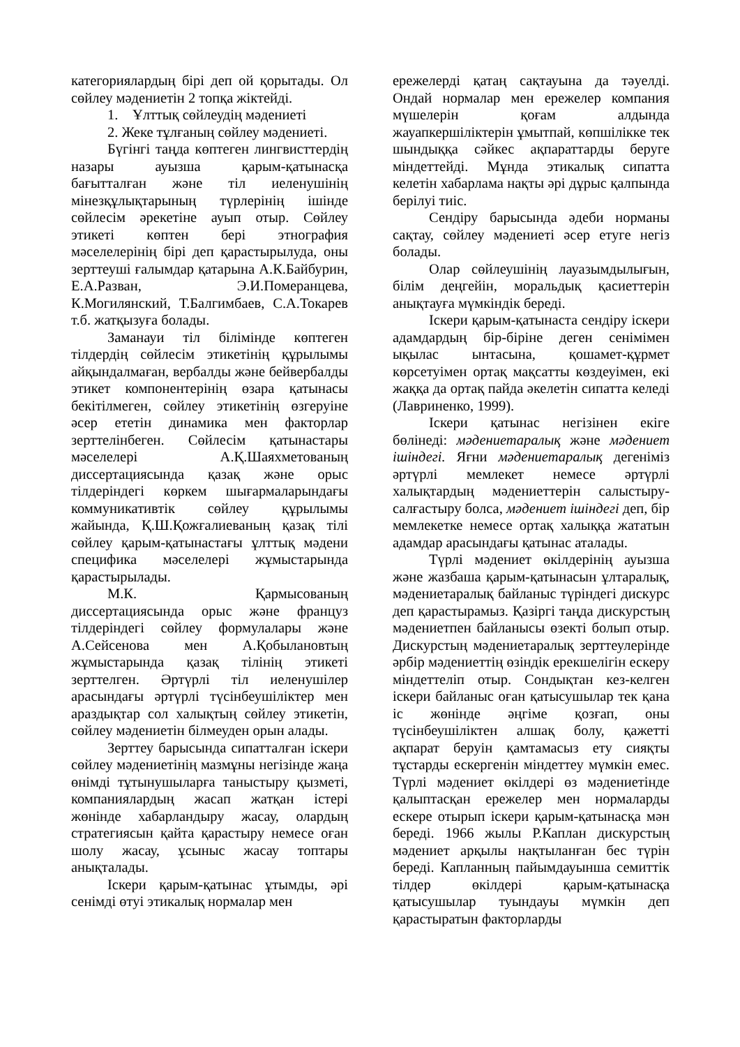категориялардың бірі деп ой қорытады. Ол сөйлеу мәдениетін 2 топқа жіктейді.
1. Ұлттық сөйлеудің мәдениеті
2. Жеке тұлғаның сөйлеу мәдениеті.
Бүгінгі таңда көптеген лингвисттердің назары ауызша қарым-қатынасқа бағытталған және тіл иеленушінің мінезқұлықтарының түрлерінің ішінде сөйлесім әрекетіне ауып отыр. Сөйлеу этикеті көптен бері этнография мәселелерінің бірі деп қарастырылуда, оны зерттеуші ғалымдар қатарына А.К.Байбурин, Е.А.Разван, Э.И.Померанцева, К.Могилянский, Т.Балгимбаев, С.А.Токарев т.б. жатқызуға болады.
Заманауи тіл білімінде көптеген тілдердің сөйлесім этикетінің құрылымы айқындалмаған, вербалды және бейвербалды этикет компонентерінің өзара қатынасы бекітілмеген, сөйлеу этикетінің өзгеруіне әсер ететін динамика мен факторлар зерттелінбеген. Сөйлесім қатынастары мәселелері А.Қ.Шаяхметованың диссертациясында қазақ және орыс тілдеріндегі көркем шығармаларындағы коммуникативтік сөйлеу құрылымы жайында, Қ.Ш.Қожғалиеваның қазақ тілі сөйлеу қарым-қатынастағы ұлттық мәдени специфика мәселелері жұмыстарында қарастырылады.
М.К. Қармысованың диссертациясында орыс және француз тілдеріндегі сөйлеу формулалары және А.Сейсенова мен А.Қобылановтың жұмыстарында қазақ тілінің этикеті зерттелген. Әртүрлі тіл иеленушілер арасындағы әртүрлі түсінбеушіліктер мен араздықтар сол халықтың сөйлеу этикетін, сөйлеу мәдениетін білмеуден орын алады.
Зерттеу барысында сипатталған іскери сөйлеу мәдениетінің мазмұны негізінде жаңа өнімді тұтынушыларға таныстыру қызметі, компаниялардың жасап жатқан істері жөнінде хабарландыру жасау, олардың стратегиясын қайта қарастыру немесе оған шолу жасау, ұсыныс жасау топтары анықталады.
Іскери қарым-қатынас ұтымды, әрі сенімді өтуі этикалық нормалар мен
ережелерді қатаң сақтауына да тәуелді. Ондай нормалар мен ережелер компания мүшелерін қоғам алдында жауапкершіліктерін ұмытпай, көпшілікке тек шындыққа сәйкес ақпараттарды беруге міндеттейді. Мұнда этикалық сипатта келетін хабарлама нақты әрі дұрыс қалпында берілуі тиіс.
Сендіру барысында әдеби норманы сақтау, сөйлеу мәдениеті әсер етуге негіз болады.
Олар сөйлеушінің лауазымдылығын, білім деңгейін, моральдық қасиеттерін анықтауға мүмкіндік береді.
Іскери қарым-қатынаста сендіру іскери адамдардың бір-біріне деген сенімімен ықылас ынтасына, қошамет-құрмет көрсетуімен ортақ мақсатты көздеуімен, екі жаққа да ортақ пайда әкелетін сипатта келеді (Лавриненко, 1999).
Іскери қатынас негізінен екіге бөлінеді: мәдениетаралық және мәдениет ішіндегі. Яғни мәдениетаралық дегеніміз әртүрлі мемлекет немесе әртүрлі халықтардың мәдениеттерін салыстыру-салғастыру болса, мәдениет ішіндегі деп, бір мемлекетке немесе ортақ халыққа жататын адамдар арасындағы қатынас аталады.
Түрлі мәдениет өкілдерінің ауызша және жазбаша қарым-қатынасын ұлтаралық, мәдениетаралық байланыс түріндегі дискурс деп қарастырамыз. Қазіргі таңда дискурстың мәдениетпен байланысы өзекті болып отыр. Дискурстың мәдениетаралық зерттеулерінде әрбір мәдениеттің өзіндік ерекшелігін ескеру міндеттеліп отыр. Сондықтан кез-келген іскери байланыс оған қатысушылар тек қана іс жөнінде әңгіме қозғап, оны түсінбеушіліктен алшақ болу, қажетті ақпарат беруін қамтамасыз ету сияқты тұстарды ескергенін міндеттеу мүмкін емес. Түрлі мәдениет өкілдері өз мәдениетінде қалыптасқан ережелер мен нормаларды ескере отырып іскери қарым-қатынасқа мән береді. 1966 жылы Р.Каплан дискурстың мәдениет арқылы нақтыланған бес түрін береді. Капланның пайымдауынша семиттік тілдер өкілдері қарым-қатынасқа қатысушылар туындауы мүмкін деп қарастыратын факторларды